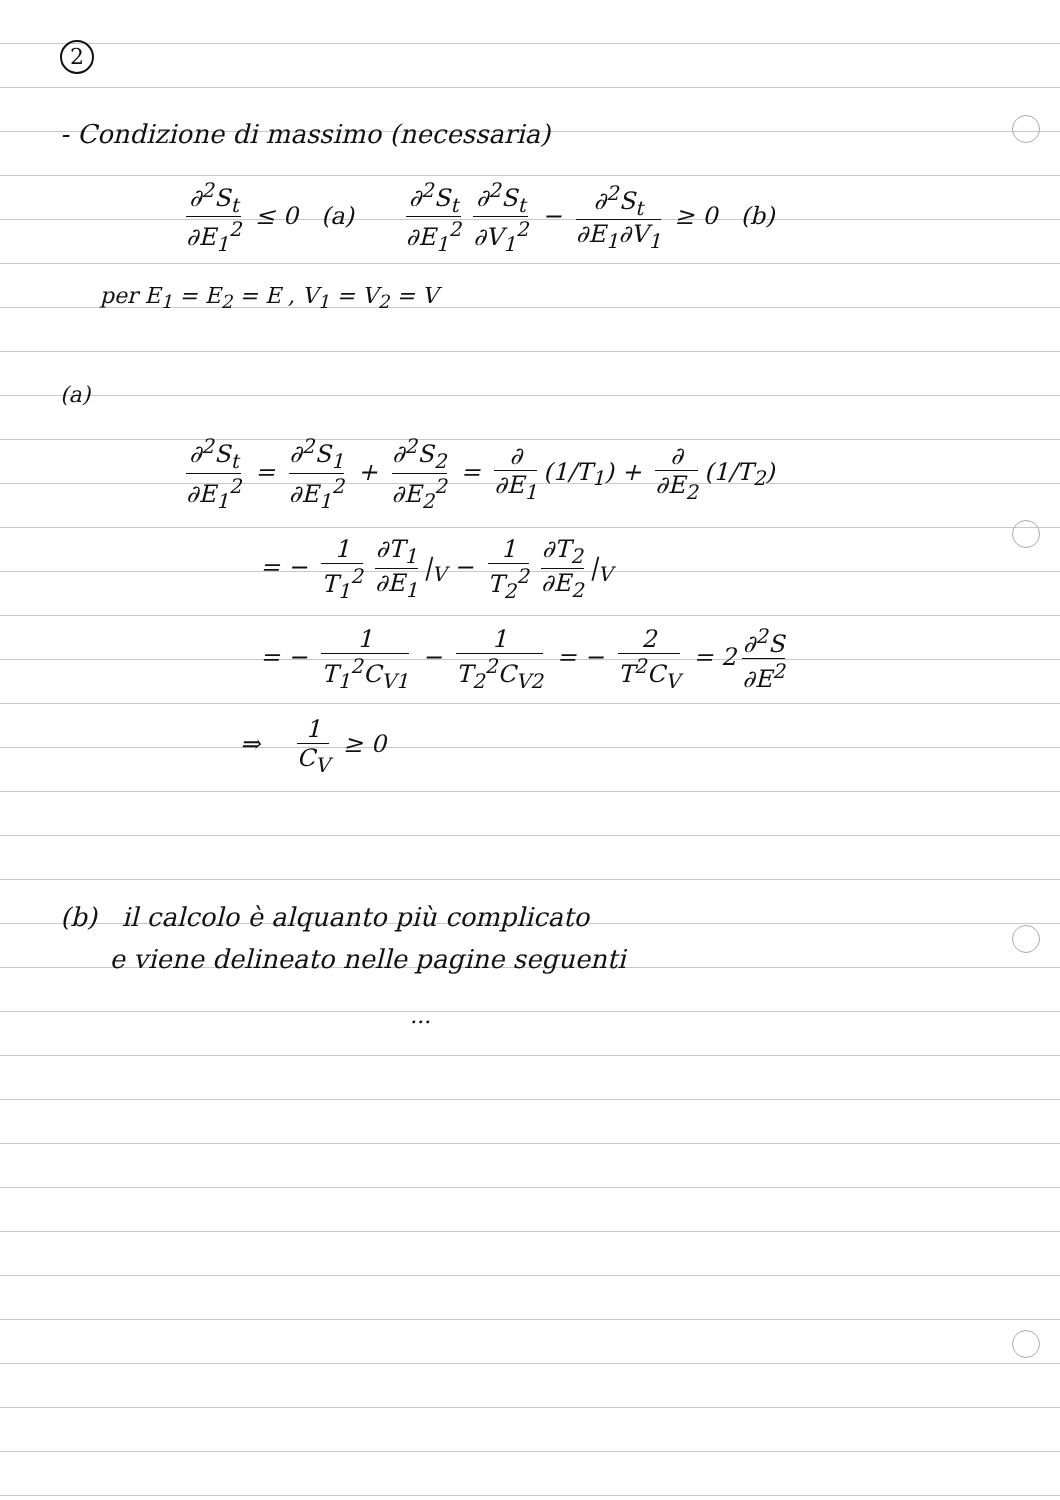2
- Condizione di massimo (necessaria)
∂<sup>2</sup>S<sub>t</sub> ∂E<sub>1</sub><sup>2</sup> ≤ 0 (a) ∂<sup>2</sup>S<sub>t</sub> ∂E<sub>1</sub><sup>2</sup> ∂<sup>2</sup>S<sub>t</sub> ∂V<sub>1</sub><sup>2</sup> − ∂<sup>2</sup>S<sub>t</sub> ∂E<sub>1</sub>∂V<sub>1</sub> ≥ 0 (b)
per E<sub>1</sub> = E<sub>2</sub> = E , V<sub>1</sub> = V<sub>2</sub> = V
(a)
∂<sup>2</sup>S<sub>t</sub> ∂E<sub>1</sub><sup>2</sup> = ∂<sup>2</sup>S<sub>1</sub> ∂E<sub>1</sub><sup>2</sup> + ∂<sup>2</sup>S<sub>2</sub> ∂E<sub>2</sub><sup>2</sup> = ∂ ∂E<sub>1</sub> (1/T<sub>1</sub>) + ∂ ∂E<sub>2</sub> (1/T<sub>2</sub>)
= − 1 T<sub>1</sub><sup>2</sup> ∂T<sub>1</sub> ∂E<sub>1</sub> |<sub>V</sub> − 1 T<sub>2</sub><sup>2</sup> ∂T<sub>2</sub> ∂E<sub>2</sub> |<sub>V</sub>
= − 1 T<sub>1</sub><sup>2</sup>C<sub>V1</sub> − 1 T<sub>2</sub><sup>2</sup>C<sub>V2</sub> = − 2 T<sup>2</sup>C<sub>V</sub> = 2 ∂<sup>2</sup>S ∂E<sup>2</sup>
⇒ 1 C<sub>V</sub> ≥ 0
(b) il calcolo è alquanto più complicato
e viene delineato nelle pagine seguenti
...